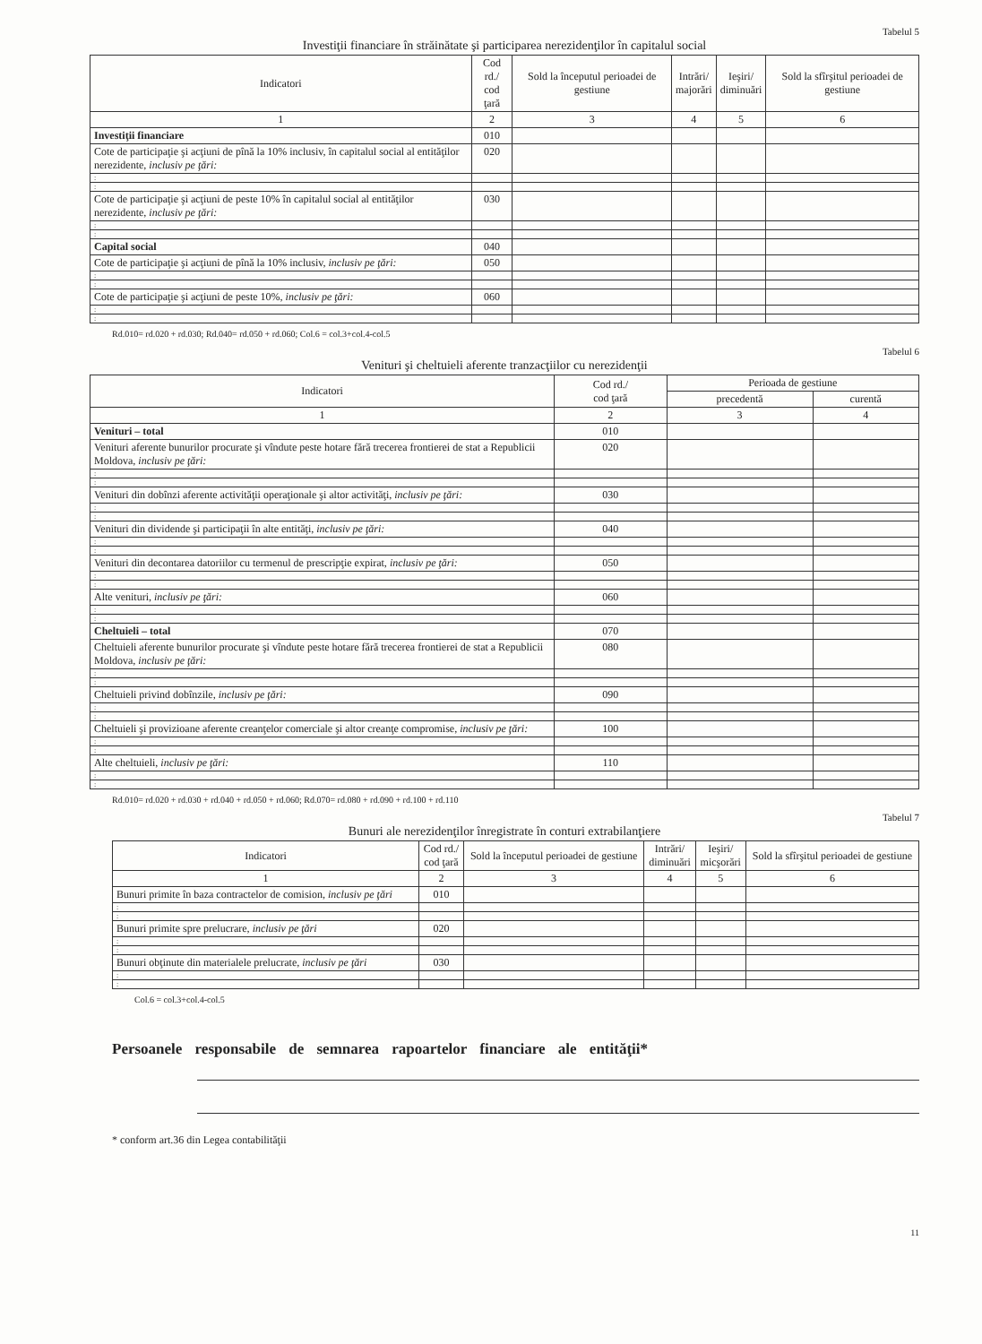Tabelul 5
Investiţii financiare în străinătate şi participarea nerezidenţilor în capitalul social
| Indicatori | Cod rd./ cod ţară | Sold la începutul perioadei de gestiune | Intrări/ majorări | Ieşiri/ diminuări | Sold la sfîrşitul perioadei de gestiune |
| --- | --- | --- | --- | --- | --- |
| 1 | 2 | 3 | 4 | 5 | 6 |
| Investiţii financiare | 010 | | | | |
| Cote de participaţie şi acţiuni de pînă la 10% inclusiv, în capitalul social al entităţilor nerezidente, inclusiv pe ţări: | 020 | | | | |
| : | | | | | |
| : | | | | | |
| Cote de participaţie şi acţiuni de peste 10% în capitalul social al entităţilor nerezidente, inclusiv pe ţări: | 030 | | | | |
| : | | | | | |
| : | | | | | |
| Capital social | 040 | | | | |
| Cote de participaţie şi acţiuni de pînă la 10% inclusiv, inclusiv pe ţări: | 050 | | | | |
| : | | | | | |
| : | | | | | |
| Cote de participaţie şi acţiuni de peste 10%, inclusiv pe ţări: | 060 | | | | |
| : | | | | | |
| : | | | | | |
Rd.010= rd.020 + rd.030; Rd.040= rd.050 + rd.060; Col.6 = col.3+col.4-col.5
Tabelul 6
Venituri şi cheltuieli aferente tranzacţiilor cu nerezidenţii
| Indicatori | Cod rd./ cod ţară | Perioada de gestiune | |
| --- | --- | --- | --- |
| | | precedentă | curentă |
| 1 | 2 | 3 | 4 |
| Venituri – total | 010 | | |
| Venituri aferente bunurilor procurate şi vîndute peste hotare fără trecerea frontierei de stat a Republicii Moldova, inclusiv pe ţări: | 020 | | |
| : | | | |
| : | | | |
| Venituri din dobînzi aferente activităţii operaţionale şi altor activităţi, inclusiv pe ţări: | 030 | | |
| : | | | |
| : | | | |
| Venituri din dividende şi participaţii în alte entităţi, inclusiv pe ţări: | 040 | | |
| : | | | |
| : | | | |
| Venituri din decontarea datoriilor cu termenul de prescripţie expirat, inclusiv pe ţări: | 050 | | |
| : | | | |
| : | | | |
| Alte venituri, inclusiv pe ţări: | 060 | | |
| : | | | |
| : | | | |
| Cheltuieli – total | 070 | | |
| Cheltuieli aferente bunurilor procurate şi vîndute peste hotare fără trecerea frontierei de stat a Republicii Moldova, inclusiv pe ţări: | 080 | | |
| : | | | |
| : | | | |
| Cheltuieli privind dobînzile, inclusiv pe ţări: | 090 | | |
| : | | | |
| : | | | |
| Cheltuieli şi provizioane aferente creanţelor comerciale şi altor creanţe compromise, inclusiv pe ţări: | 100 | | |
| : | | | |
| : | | | |
| Alte cheltuieli, inclusiv pe ţări: | 110 | | |
| : | | | |
| : | | | |
Rd.010= rd.020 + rd.030 + rd.040 + rd.050 + rd.060; Rd.070= rd.080 + rd.090 + rd.100 + rd.110
Tabelul 7
Bunuri ale nerezidenţilor înregistrate în conturi extrabilanţiere
| Indicatori | Cod rd./ cod ţară | Sold la începutul perioadei de gestiune | Intrări/ diminuări | Ieşiri/ micşorări | Sold la sfîrşitul perioadei de gestiune |
| --- | --- | --- | --- | --- | --- |
| 1 | 2 | 3 | 4 | 5 | 6 |
| Bunuri primite în baza contractelor de comision, inclusiv pe ţări | 010 | | | | |
| : | | | | | |
| : | | | | | |
| Bunuri primite spre prelucrare, inclusiv pe ţări | 020 | | | | |
| : | | | | | |
| : | | | | | |
| Bunuri obţinute din materialele prelucrate, inclusiv pe ţări | 030 | | | | |
| : | | | | | |
| : | | | | | |
Col.6 = col.3+col.4-col.5
Persoanele responsabile de semnarea rapoartelor financiare ale entităţii*
* conform art.36 din Legea contabilităţii
11